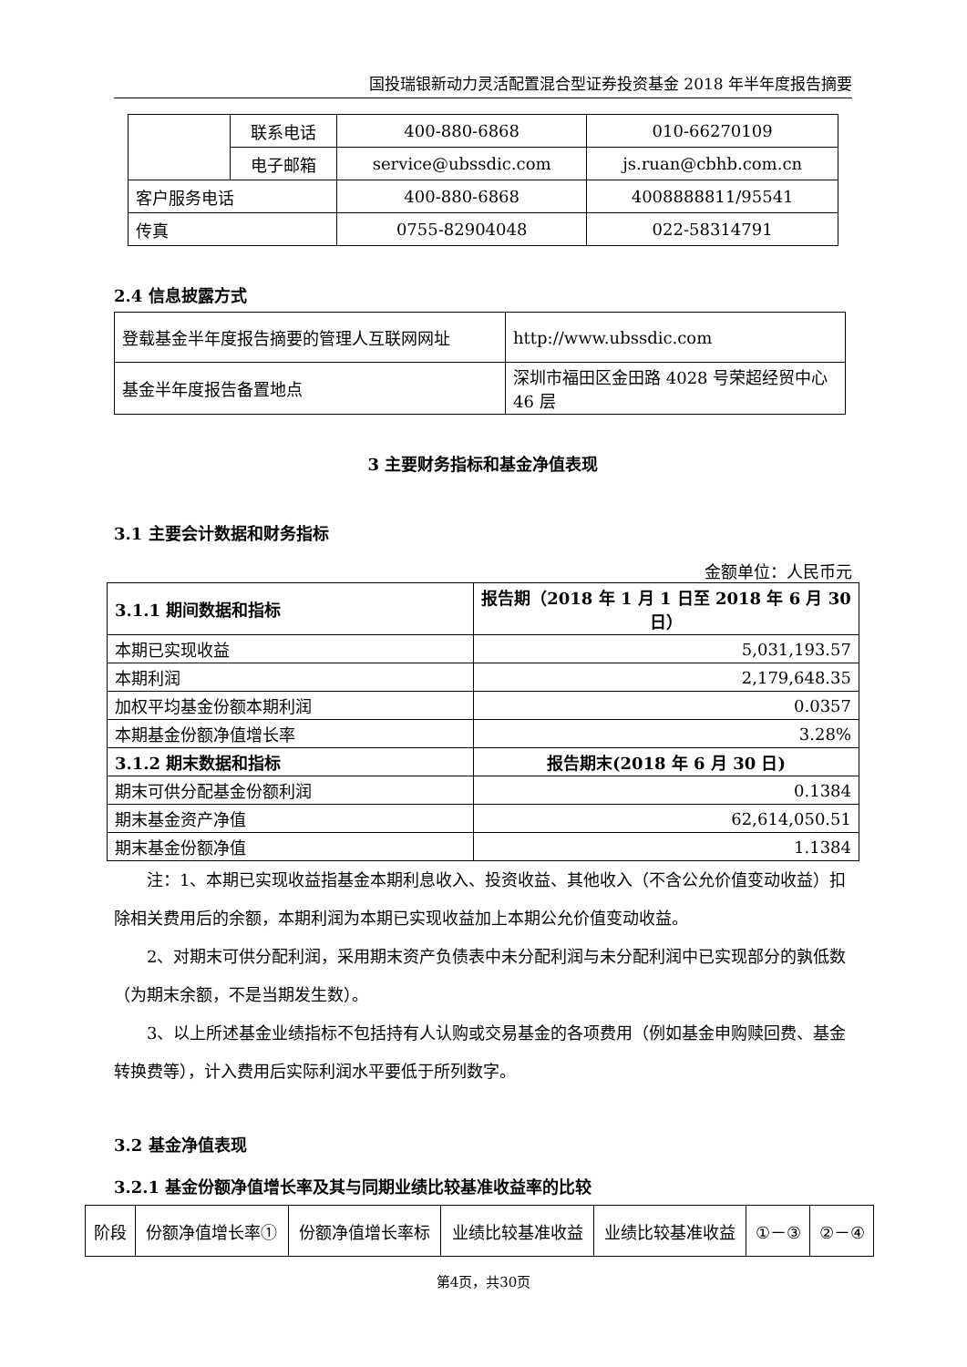国投瑞银新动力灵活配置混合型证券投资基金 2018 年半年度报告摘要
| | 联系电话 | 400-880-6868 | 010-66270109 |
| | 电子邮箱 | service@ubssdic.com | js.ruan@cbhb.com.cn |
| 客户服务电话 | | 400-880-6868 | 4008888811/95541 |
| 传真 | | 0755-82904048 | 022-58314791 |
2.4 信息披露方式
| 登载基金半年度报告摘要的管理人互联网网址 | http://www.ubssdic.com |
| 基金半年度报告备置地点 | 深圳市福田区金田路 4028 号荣超经贸中心 46 层 |
3 主要财务指标和基金净值表现
3.1 主要会计数据和财务指标
金额单位：人民币元
| 3.1.1 期间数据和指标 | 报告期（2018 年 1 月 1 日至 2018 年 6 月 30 日） |
| --- | --- |
| 本期已实现收益 | 5,031,193.57 |
| 本期利润 | 2,179,648.35 |
| 加权平均基金份额本期利润 | 0.0357 |
| 本期基金份额净值增长率 | 3.28% |
| 3.1.2 期末数据和指标 | 报告期末(2018 年 6 月 30 日) |
| 期末可供分配基金份额利润 | 0.1384 |
| 期末基金资产净值 | 62,614,050.51 |
| 期末基金份额净值 | 1.1384 |
注：1、本期已实现收益指基金本期利息收入、投资收益、其他收入（不含公允价值变动收益）扣除相关费用后的余额，本期利润为本期已实现收益加上本期公允价值变动收益。
2、对期末可供分配利润，采用期末资产负债表中未分配利润与未分配利润中已实现部分的孰低数（为期末余额，不是当期发生数）。
3、以上所述基金业绩指标不包括持有人认购或交易基金的各项费用（例如基金申购赎回费、基金转换费等），计入费用后实际利润水平要低于所列数字。
3.2 基金净值表现
3.2.1 基金份额净值增长率及其与同期业绩比较基准收益率的比较
| 阶段 | 份额净值增长率① | 份额净值增长率标 | 业绩比较基准收益 | 业绩比较基准收益 | ①－③ | ②－④ |
第4页，共30页